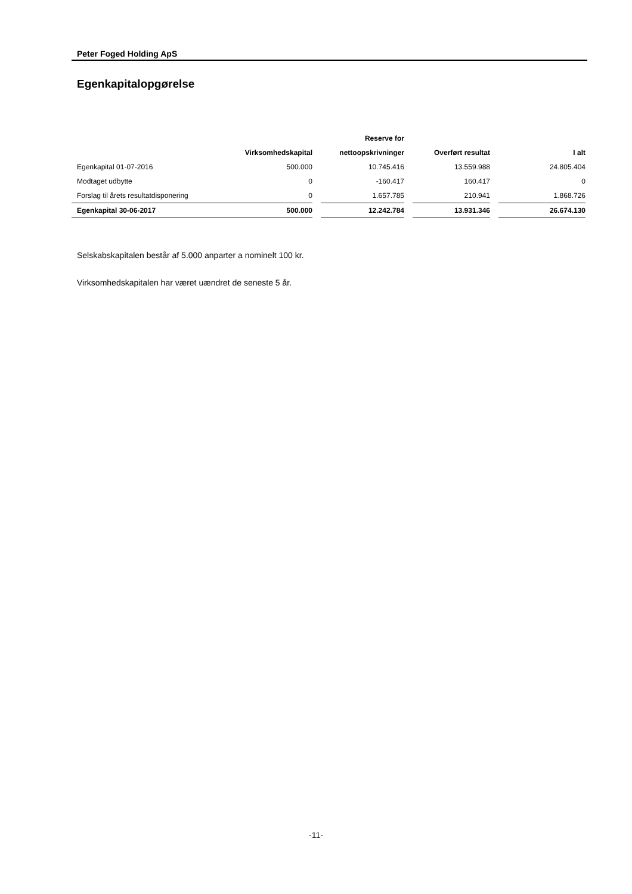Peter Foged Holding ApS
Egenkapitalopgørelse
| | | | Reserve for | | | | |
| --- | --- | --- | --- | --- | --- | --- | --- |
| | Virksomhedskapital | | nettoopskrivninger | | Overført resultat | | I alt |
| Egenkapital 01-07-2016 | 500.000 | | 10.745.416 | | 13.559.988 | | 24.805.404 |
| Modtaget udbytte | 0 | | -160.417 | | 160.417 | | 0 |
| Forslag til årets resultatdisponering | 0 | | 1.657.785 | | 210.941 | | 1.868.726 |
| Egenkapital 30-06-2017 | 500.000 | | 12.242.784 | | 13.931.346 | | 26.674.130 |
Selskabskapitalen består af 5.000 anparter a nominelt 100 kr.
Virksomhedskapitalen har været uændret de seneste 5 år.
-11-